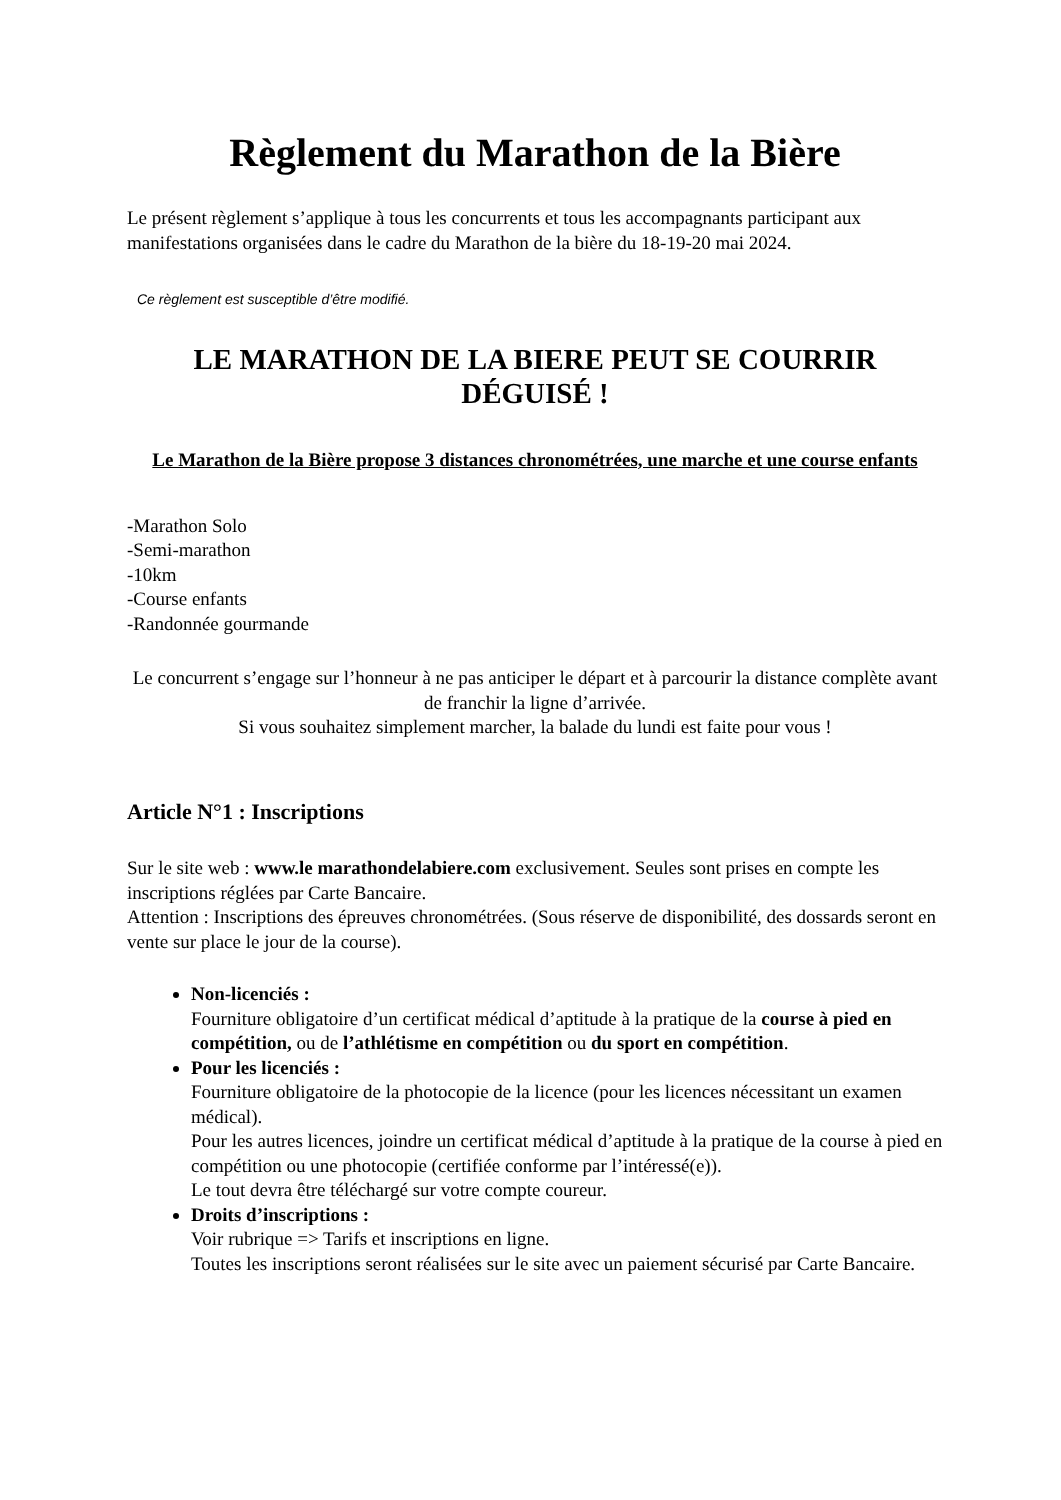Règlement du Marathon de la Bière
Le présent règlement s’applique à tous les concurrents et tous les accompagnants participant aux manifestations organisées dans le cadre du Marathon de la bière du 18-19-20 mai 2024.
Ce règlement est susceptible d’être modifié.
LE MARATHON DE LA BIERE PEUT SE COURRIR DÉGUISÉ !
Le Marathon de la Bière propose 3 distances chronométrées, une marche et une course enfants
-Marathon Solo
-Semi-marathon
-10km
-Course enfants
-Randonnée gourmande
Le concurrent s’engage sur l’honneur à ne pas anticiper le départ et à parcourir la distance complète avant de franchir la ligne d’arrivée.
Si vous souhaitez simplement marcher, la balade du lundi est faite pour vous !
Article N°1 : Inscriptions
Sur le site web : www.le marathondelabiere.com exclusivement. Seules sont prises en compte les inscriptions réglées par Carte Bancaire.
Attention : Inscriptions des épreuves chronométrées. (Sous réserve de disponibilité, des dossards seront en vente sur place le jour de la course).
Non-licenciés :
Fourniture obligatoire d’un certificat médical d’aptitude à la pratique de la course à pied en compétition, ou de l’athlétisme en compétition ou du sport en compétition.
Pour les licenciés :
Fourniture obligatoire de la photocopie de la licence (pour les licences nécessitant un examen médical).
Pour les autres licences, joindre un certificat médical d’aptitude à la pratique de la course à pied en compétition ou une photocopie (certifiée conforme par l’intéressé(e)).
Le tout devra être téléchargé sur votre compte coureur.
Droits d’inscriptions :
Voir rubrique => Tarifs et inscriptions en ligne.
Toutes les inscriptions seront réalisées sur le site avec un paiement sécurisé par Carte Bancaire.